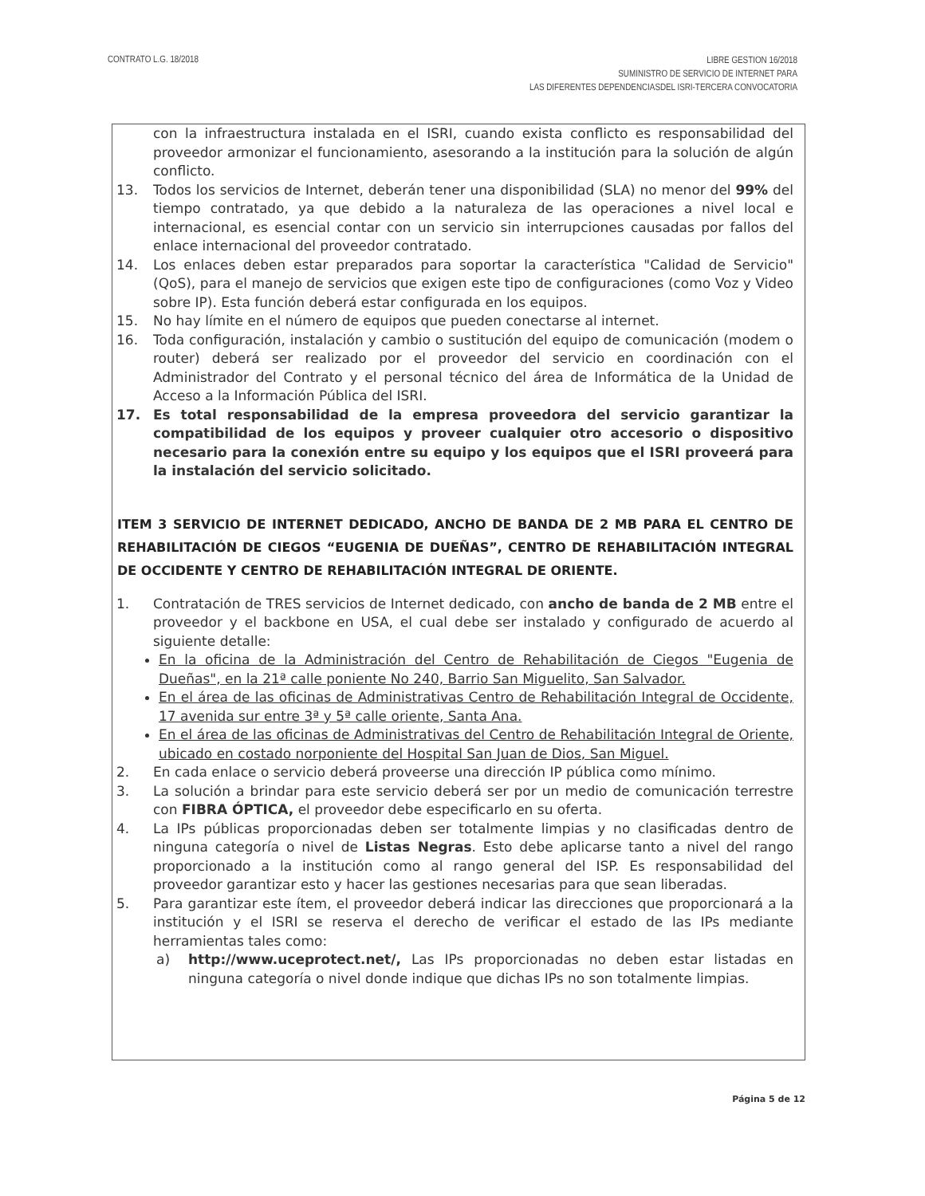CONTRATO L.G. 18/2018
LIBRE GESTION 16/2018
SUMINISTRO DE SERVICIO DE INTERNET PARA
LAS DIFERENTES DEPENDENCIASDEL ISRI-TERCERA CONVOCATORIA
con la infraestructura instalada en el ISRI, cuando exista conflicto es responsabilidad del proveedor armonizar el funcionamiento, asesorando a la institución para la solución de algún conflicto.
13. Todos los servicios de Internet, deberán tener una disponibilidad (SLA) no menor del 99% del tiempo contratado, ya que debido a la naturaleza de las operaciones a nivel local e internacional, es esencial contar con un servicio sin interrupciones causadas por fallos del enlace internacional del proveedor contratado.
14. Los enlaces deben estar preparados para soportar la característica "Calidad de Servicio" (QoS), para el manejo de servicios que exigen este tipo de configuraciones (como Voz y Video sobre IP). Esta función deberá estar configurada en los equipos.
15. No hay límite en el número de equipos que pueden conectarse al internet.
16. Toda configuración, instalación y cambio o sustitución del equipo de comunicación (modem o router) deberá ser realizado por el proveedor del servicio en coordinación con el Administrador del Contrato y el personal técnico del área de Informática de la Unidad de Acceso a la Información Pública del ISRI.
17. Es total responsabilidad de la empresa proveedora del servicio garantizar la compatibilidad de los equipos y proveer cualquier otro accesorio o dispositivo necesario para la conexión entre su equipo y los equipos que el ISRI proveerá para la instalación del servicio solicitado.
ITEM 3 SERVICIO DE INTERNET DEDICADO, ANCHO DE BANDA DE 2 MB PARA EL CENTRO DE REHABILITACIÓN DE CIEGOS “EUGENIA DE DUEÑAS”, CENTRO DE REHABILITACIÓN INTEGRAL DE OCCIDENTE Y CENTRO DE REHABILITACIÓN INTEGRAL DE ORIENTE.
1. Contratación de TRES servicios de Internet dedicado, con ancho de banda de 2 MB entre el proveedor y el backbone en USA, el cual debe ser instalado y configurado de acuerdo al siguiente detalle:
En la oficina de la Administración del Centro de Rehabilitación de Ciegos "Eugenia de Dueñas", en la 21ª calle poniente No 240, Barrio San Miguelito, San Salvador.
En el área de las oficinas de Administrativas Centro de Rehabilitación Integral de Occidente, 17 avenida sur entre 3ª y 5ª calle oriente, Santa Ana.
En el área de las oficinas de Administrativas del Centro de Rehabilitación Integral de Oriente, ubicado en costado norponiente del Hospital San Juan de Dios, San Miguel.
2. En cada enlace o servicio deberá proveerse una dirección IP pública como mínimo.
3. La solución a brindar para este servicio deberá ser por un medio de comunicación terrestre con FIBRA ÓPTICA, el proveedor debe especificarlo en su oferta.
4. La IPs públicas proporcionadas deben ser totalmente limpias y no clasificadas dentro de ninguna categoría o nivel de Listas Negras. Esto debe aplicarse tanto a nivel del rango proporcionado a la institución como al rango general del ISP. Es responsabilidad del proveedor garantizar esto y hacer las gestiones necesarias para que sean liberadas.
5. Para garantizar este ítem, el proveedor deberá indicar las direcciones que proporcionará a la institución y el ISRI se reserva el derecho de verificar el estado de las IPs mediante herramientas tales como:
a) http://www.uceprotect.net/, Las IPs proporcionadas no deben estar listadas en ninguna categoría o nivel donde indique que dichas IPs no son totalmente limpias.
Página 5 de 12